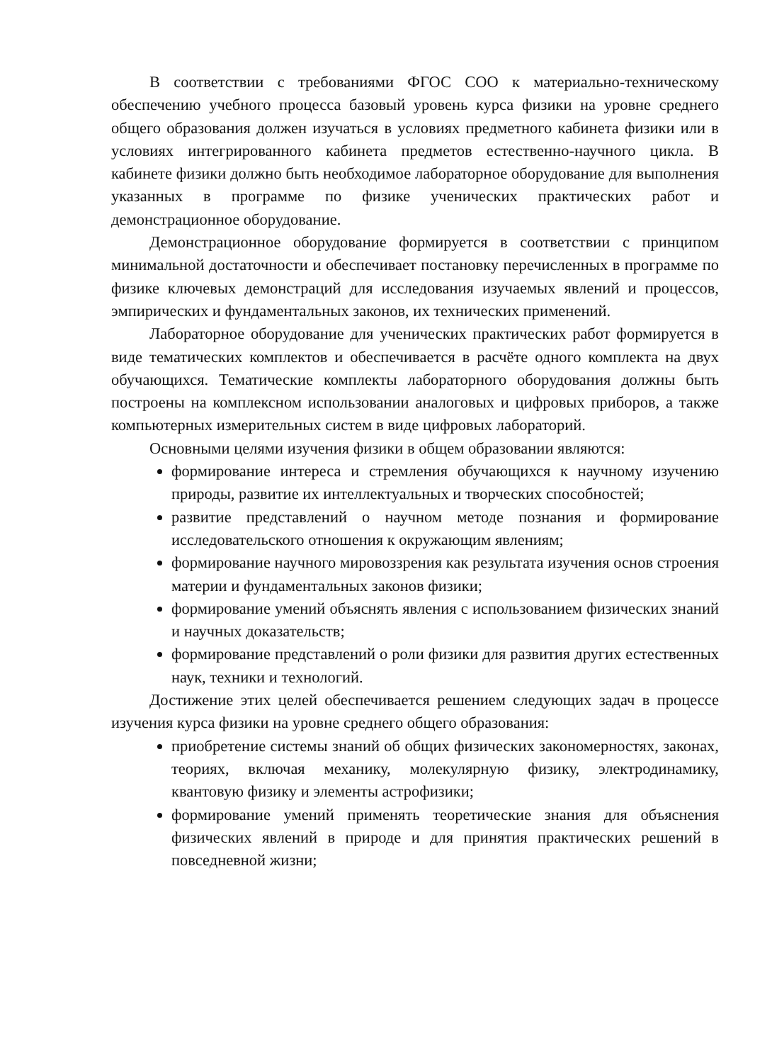В соответствии с требованиями ФГОС СОО к материально-техническому обеспечению учебного процесса базовый уровень курса физики на уровне среднего общего образования должен изучаться в условиях предметного кабинета физики или в условиях интегрированного кабинета предметов естественно-научного цикла. В кабинете физики должно быть необходимое лабораторное оборудование для выполнения указанных в программе по физике ученических практических работ и демонстрационное оборудование.
Демонстрационное оборудование формируется в соответствии с принципом минимальной достаточности и обеспечивает постановку перечисленных в программе по физике ключевых демонстраций для исследования изучаемых явлений и процессов, эмпирических и фундаментальных законов, их технических применений.
Лабораторное оборудование для ученических практических работ формируется в виде тематических комплектов и обеспечивается в расчёте одного комплекта на двух обучающихся. Тематические комплекты лабораторного оборудования должны быть построены на комплексном использовании аналоговых и цифровых приборов, а также компьютерных измерительных систем в виде цифровых лабораторий.
Основными целями изучения физики в общем образовании являются:
формирование интереса и стремления обучающихся к научному изучению природы, развитие их интеллектуальных и творческих способностей;
развитие представлений о научном методе познания и формирование исследовательского отношения к окружающим явлениям;
формирование научного мировоззрения как результата изучения основ строения материи и фундаментальных законов физики;
формирование умений объяснять явления с использованием физических знаний и научных доказательств;
формирование представлений о роли физики для развития других естественных наук, техники и технологий.
Достижение этих целей обеспечивается решением следующих задач в процессе изучения курса физики на уровне среднего общего образования:
приобретение системы знаний об общих физических закономерностях, законах, теориях, включая механику, молекулярную физику, электродинамику, квантовую физику и элементы астрофизики;
формирование умений применять теоретические знания для объяснения физических явлений в природе и для принятия практических решений в повседневной жизни;